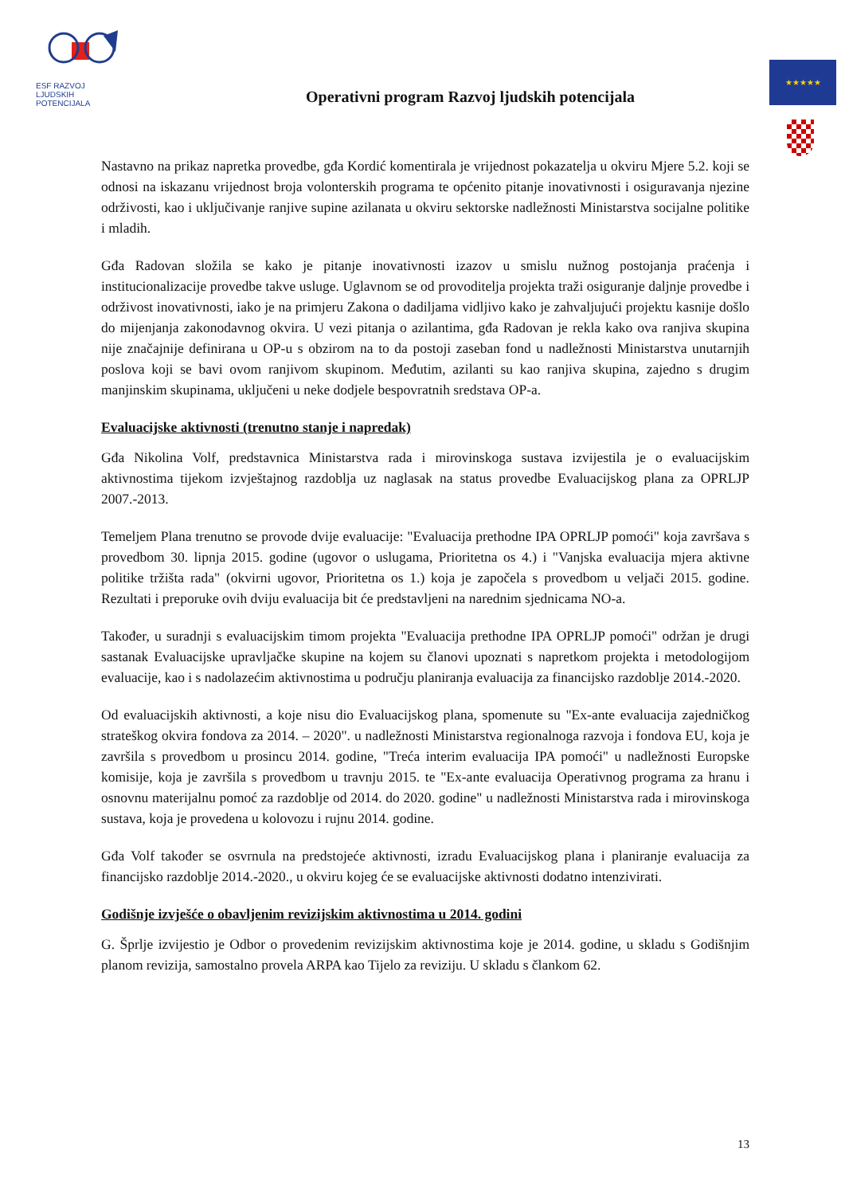ESF RAZVOJ
LJUDSKIH
POTENCIJALA
Operativni program Razvoj ljudskih potencijala
★★★★★
Nastavno na prikaz napretka provedbe, gđa Kordić komentirala je vrijednost pokazatelja u okviru Mjere 5.2. koji se odnosi na iskazanu vrijednost broja volonterskih programa te općenito pitanje inovativnosti i osiguravanja njezine održivosti, kao i uključivanje ranjive supine azilanata u okviru sektorske nadležnosti Ministarstva socijalne politike i mladih.
Gđa Radovan složila se kako je pitanje inovativnosti izazov u smislu nužnog postojanja praćenja i institucionalizacije provedbe takve usluge. Uglavnom se od provoditelja projekta traži osiguranje daljnje provedbe i održivost inovativnosti, iako je na primjeru Zakona o dadiljama vidljivo kako je zahvaljujući projektu kasnije došlo do mijenjanja zakonodavnog okvira. U vezi pitanja o azilantima, gđa Radovan je rekla kako ova ranjiva skupina nije značajnije definirana u OP-u s obzirom na to da postoji zaseban fond u nadležnosti Ministarstva unutarnjih poslova koji se bavi ovom ranjivom skupinom. Međutim, azilanti su kao ranjiva skupina, zajedno s drugim manjinskim skupinama, uključeni u neke dodjele bespovratnih sredstava OP-a.
Evaluacijske aktivnosti (trenutno stanje i napredak)
Gđa Nikolina Volf, predstavnica Ministarstva rada i mirovinskoga sustava izvijestila je o evaluacijskim aktivnostima tijekom izvještajnog razdoblja uz naglasak na status provedbe Evaluacijskog plana za OPRLJP 2007.-2013.
Temeljem Plana trenutno se provode dvije evaluacije: "Evaluacija prethodne IPA OPRLJP pomoći" koja završava s provedbom 30. lipnja 2015. godine (ugovor o uslugama, Prioritetna os 4.) i "Vanjska evaluacija mjera aktivne politike tržišta rada" (okvirni ugovor, Prioritetna os 1.) koja je započela s provedbom u veljači 2015. godine. Rezultati i preporuke ovih dviju evaluacija bit će predstavljeni na narednim sjednicama NO-a.
Također, u suradnji s evaluacijskim timom projekta "Evaluacija prethodne IPA OPRLJP pomoći" održan je drugi sastanak Evaluacijske upravljačke skupine na kojem su članovi upoznati s napretkom projekta i metodologijom evaluacije, kao i s nadolazećim aktivnostima u području planiranja evaluacija za financijsko razdoblje 2014.-2020.
Od evaluacijskih aktivnosti, a koje nisu dio Evaluacijskog plana, spomenute su "Ex-ante evaluacija zajedničkog strateškog okvira fondova za 2014. – 2020". u nadležnosti Ministarstva regionalnoga razvoja i fondova EU, koja je završila s provedbom u prosincu 2014. godine, "Treća interim evaluacija IPA pomoći" u nadležnosti Europske komisije, koja je završila s provedbom u travnju 2015. te "Ex-ante evaluacija Operativnog programa za hranu i osnovnu materijalnu pomoć za razdoblje od 2014. do 2020. godine" u nadležnosti Ministarstva rada i mirovinskoga sustava, koja je provedena u kolovozu i rujnu 2014. godine.
Gđa Volf također se osvrnula na predstojeće aktivnosti, izradu Evaluacijskog plana i planiranje evaluacija za financijsko razdoblje 2014.-2020., u okviru kojeg će se evaluacijske aktivnosti dodatno intenzivirati.
Godišnje izvješće o obavljenim revizijskim aktivnostima u 2014. godini
G. Šprlje izvijestio je Odbor o provedenim revizijskim aktivnostima koje je 2014. godine, u skladu s Godišnjim planom revizija, samostalno provela ARPA kao Tijelo za reviziju. U skladu s člankom 62.
13